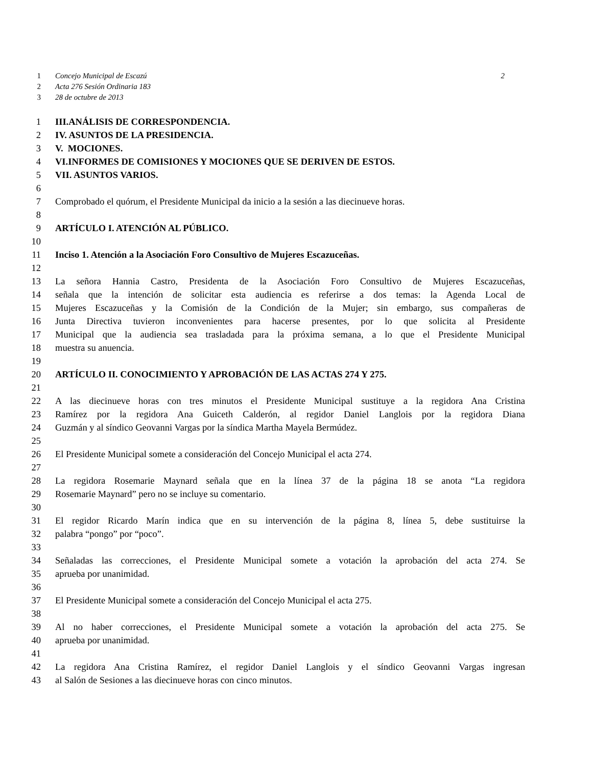1 Concejo Municipal de Escazú 2
2 Acta 276 Sesión Ordinaria 183
3 28 de octubre de 2013
1 III.ANÁLISIS DE CORRESPONDENCIA.
2 IV. ASUNTOS DE LA PRESIDENCIA.
3 V. MOCIONES.
4 VI.INFORMES DE COMISIONES Y MOCIONES QUE SE DERIVEN DE ESTOS.
5 VII. ASUNTOS VARIOS.
6
7 Comprobado el quórum, el Presidente Municipal da inicio a la sesión a las diecinueve horas.
8
9 ARTÍCULO I. ATENCIÓN AL PÚBLICO.
10
11 Inciso 1. Atención a la Asociación Foro Consultivo de Mujeres Escazuceñas.
12
13 La señora Hannia Castro, Presidenta de la Asociación Foro Consultivo de Mujeres Escazuceñas,
14 señala que la intención de solicitar esta audiencia es referirse a dos temas: la Agenda Local de
15 Mujeres Escazuceñas y la Comisión de la Condición de la Mujer; sin embargo, sus compañeras de
16 Junta Directiva tuvieron inconvenientes para hacerse presentes, por lo que solicita al Presidente
17 Municipal que la audiencia sea trasladada para la próxima semana, a lo que el Presidente Municipal
18 muestra su anuencia.
19
20 ARTÍCULO II. CONOCIMIENTO Y APROBACIÓN DE LAS ACTAS 274 Y 275.
21
22 A las diecinueve horas con tres minutos el Presidente Municipal sustituye a la regidora Ana Cristina
23 Ramírez por la regidora Ana Guiceth Calderón, al regidor Daniel Langlois por la regidora Diana
24 Guzmán y al síndico Geovanni Vargas por la síndica Martha Mayela Bermúdez.
25
26 El Presidente Municipal somete a consideración del Concejo Municipal el acta 274.
27
28 La regidora Rosemarie Maynard señala que en la línea 37 de la página 18 se anota “La regidora
29 Rosemarie Maynard” pero no se incluye su comentario.
30
31 El regidor Ricardo Marín indica que en su intervención de la página 8, línea 5, debe sustituirse la
32 palabra “pongo” por “poco”.
33
34 Señaladas las correcciones, el Presidente Municipal somete a votación la aprobación del acta 274. Se
35 aprueba por unanimidad.
36
37 El Presidente Municipal somete a consideración del Concejo Municipal el acta 275.
38
39 Al no haber correcciones, el Presidente Municipal somete a votación la aprobación del acta 275. Se
40 aprueba por unanimidad.
41
42 La regidora Ana Cristina Ramírez, el regidor Daniel Langlois y el síndico Geovanni Vargas ingresan
43 al Salón de Sesiones a las diecinueve horas con cinco minutos.